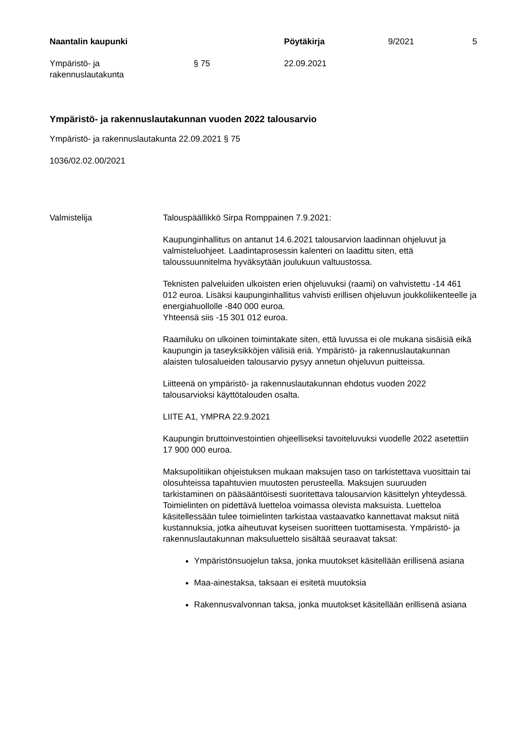Naantalin kaupunki Pöytäkirja 9/2021 5
Ympäristö- ja
rakennuslautakunta
§ 75 22.09.2021
Ympäristö- ja rakennuslautakunnan vuoden 2022 talousarvio
Ympäristö- ja rakennuslautakunta 22.09.2021 § 75
1036/02.02.00/2021
Valmistelija Talouspäällikkö Sirpa Romppainen 7.9.2021:
Kaupunginhallitus on antanut 14.6.2021 talousarvion laadinnan ohjeluvut ja valmisteluohjeet. Laadintaprosessin kalenteri on laadittu siten, että taloussuunnitelma hyväksytään joulukuun valtuustossa.
Teknisten palveluiden ulkoisten erien ohjeluvuksi (raami) on vahvistettu -14 461 012 euroa. Lisäksi kaupunginhallitus vahvisti erillisen ohjeluvun joukkoliikenteelle ja energiahuollolle -840 000 euroa.
Yhteensä siis -15 301 012 euroa.
Raamiluku on ulkoinen toimintakate siten, että luvussa ei ole mukana sisäisiä eikä kaupungin ja taseyksikköjen välisiä eriä. Ympäristö- ja rakennuslautakunnan alaisten tulosalueiden talousarvio pysyy annetun ohjeluvun puitteissa.
Liitteenä on ympäristö- ja rakennuslautakunnan ehdotus vuoden 2022 talousarvioksi käyttötalouden osalta.
LIITE A1, YMPRA 22.9.2021
Kaupungin bruttoinvestointien ohjeelliseksi tavoiteluvuksi vuodelle 2022 asetettiin 17 900 000 euroa.
Maksupolitiikan ohjeistuksen mukaan maksujen taso on tarkistettava vuosittain tai olosuhteissa tapahtuvien muutosten perusteella. Maksujen suuruuden tarkistaminen on pääsääntöisesti suoritettava talousarvion käsittelyn yhteydessä. Toimielinten on pidettävä luetteloa voimassa olevista maksuista. Luetteloa käsitellessään tulee toimielinten tarkistaa vastaavatko kannettavat maksut niitä kustannuksia, jotka aiheutuvat kyseisen suoritteen tuottamisesta. Ympäristö- ja rakennuslautakunnan maksuluettelo sisältää seuraavat taksat:
Ympäristönsuojelun taksa, jonka muutokset käsitellään erillisenä asiana
Maa-ainestaksa, taksaan ei esitetä muutoksia
Rakennusvalvonnan taksa, jonka muutokset käsitellään erillisenä asiana